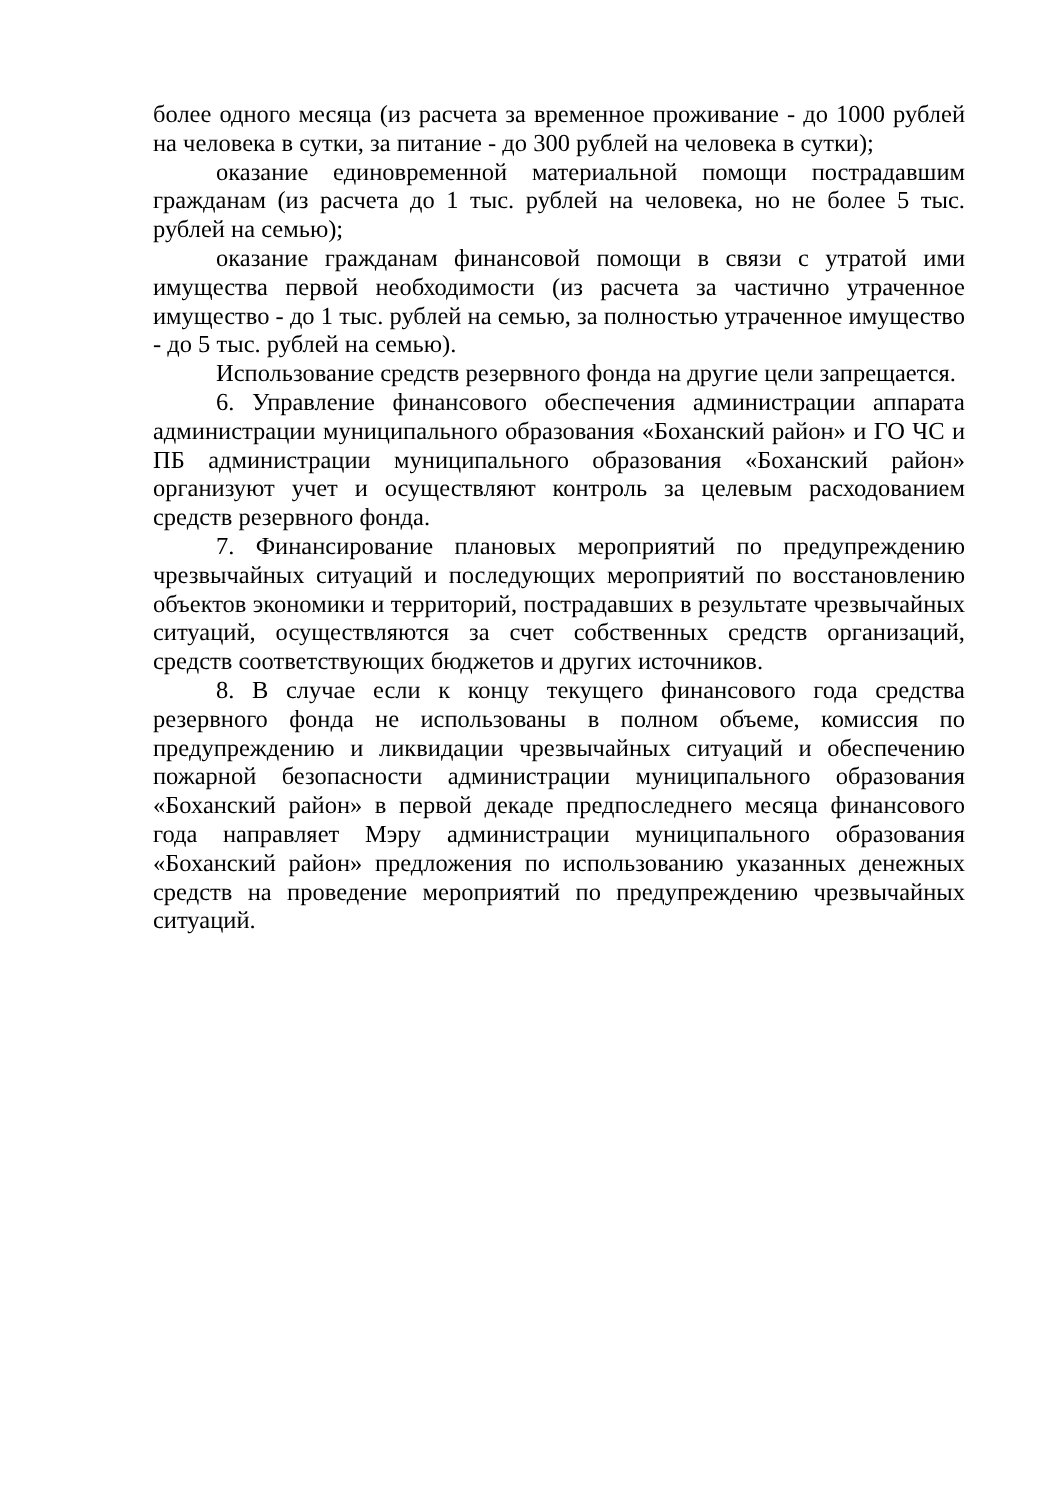более одного месяца (из расчета за временное проживание - до 1000 рублей на человека в сутки, за питание - до 300 рублей на человека в сутки);
оказание единовременной материальной помощи пострадавшим гражданам (из расчета до 1 тыс. рублей на человека, но не более 5 тыс. рублей на семью);
оказание гражданам финансовой помощи в связи с утратой ими имущества первой необходимости (из расчета за частично утраченное имущество - до 1 тыс. рублей на семью, за полностью утраченное имущество - до 5 тыс. рублей на семью).
Использование средств резервного фонда на другие цели запрещается.
6. Управление финансового обеспечения администрации аппарата администрации муниципального образования «Боханский район» и ГО ЧС и ПБ администрации муниципального образования «Боханский район» организуют учет и осуществляют контроль за целевым расходованием средств резервного фонда.
7. Финансирование плановых мероприятий по предупреждению чрезвычайных ситуаций и последующих мероприятий по восстановлению объектов экономики и территорий, пострадавших в результате чрезвычайных ситуаций, осуществляются за счет собственных средств организаций, средств соответствующих бюджетов и других источников.
8. В случае если к концу текущего финансового года средства резервного фонда не использованы в полном объеме, комиссия по предупреждению и ликвидации чрезвычайных ситуаций и обеспечению пожарной безопасности администрации муниципального образования «Боханский район» в первой декаде предпоследнего месяца финансового года направляет Мэру администрации муниципального образования «Боханский район» предложения по использованию указанных денежных средств на проведение мероприятий по предупреждению чрезвычайных ситуаций.